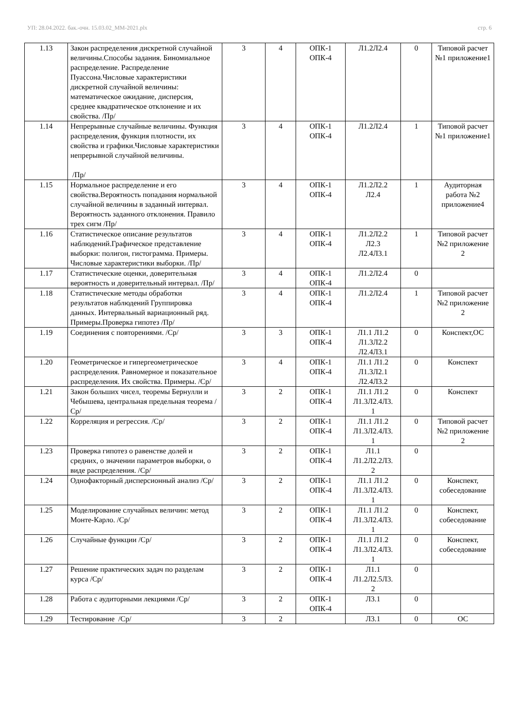УП: 28.04.2022. бак.-очн. 15.03.02_ММ-2021.plx стр. 6
| 1.13 | Закон распределения дискретной случайной величины.Способы задания. Биномиальное распределение. Распределение Пуассона.Числовые характеристики дискретной случайной величины: математическое ожидание, дисперсия, среднее квадратическое отклонение и их свойства. /Пр/ | 3 | 4 | ОПК-1 ОПК-4 | Л1.2Л2.4 | 0 | Типовой расчет №1 приложение1 |
| 1.14 | Непрерывные случайные величины. Функция распределения, функция плотности, их свойства и графики.Числовые характеристики непрерывной случайной величины. /Пр/ | 3 | 4 | ОПК-1 ОПК-4 | Л1.2Л2.4 | 1 | Типовой расчет №1 приложение1 |
| 1.15 | Нормальное распределение и его свойства.Вероятность попадания нормальной случайной величины в заданный интервал. Вероятность заданного отклонения. Правило трех сигм /Пр/ | 3 | 4 | ОПК-1 ОПК-4 | Л1.2Л2.2 Л2.4 | 1 | Аудиторная работа №2 приложение4 |
| 1.16 | Статистическое описание результатов наблюдений.Графическое представление выборки: полигон, гистограмма. Примеры. Числовые характеристики выборки. /Пр/ | 3 | 4 | ОПК-1 ОПК-4 | Л1.2Л2.2 Л2.3 Л2.4Л3.1 | 1 | Типовой расчет №2 приложение 2 |
| 1.17 | Статистические оценки, доверительная вероятность и доверительный интервал. /Пр/ | 3 | 4 | ОПК-1 ОПК-4 | Л1.2Л2.4 | 0 | |
| 1.18 | Статистические методы обработки результатов наблюдений Группировка данных. Интервальный вариационный ряд. Примеры.Проверка гипотез /Пр/ | 3 | 4 | ОПК-1 ОПК-4 | Л1.2Л2.4 | 1 | Типовой расчет №2 приложение 2 |
| 1.19 | Соединения с повторениями. /Ср/ | 3 | 3 | ОПК-1 ОПК-4 | Л1.1 Л1.2 Л1.3Л2.2 Л2.4Л3.1 | 0 | Конспект,ОС |
| 1.20 | Геометрическое и гипергеометрическое распределения. Равномерное и показательное распределения. Их свойства. Примеры. /Ср/ | 3 | 4 | ОПК-1 ОПК-4 | Л1.1 Л1.2 Л1.3Л2.1 Л2.4Л3.2 | 0 | Конспект |
| 1.21 | Закон больших чисел, теоремы Бернулли и Чебышева, центральная предельная теорема /Ср/ | 3 | 2 | ОПК-1 ОПК-4 | Л1.1 Л1.2 Л1.3Л2.4Л3. 1 | 0 | Конспект |
| 1.22 | Корреляция и регрессия. /Ср/ | 3 | 2 | ОПК-1 ОПК-4 | Л1.1 Л1.2 Л1.3Л2.4Л3. 1 | 0 | Типовой расчет №2 приложение 2 |
| 1.23 | Проверка гипотез о равенстве долей и средних, о значении параметров выборки, о виде распределения. /Ср/ | 3 | 2 | ОПК-1 ОПК-4 | Л1.1 Л1.2Л2.2Л3. 2 | 0 | |
| 1.24 | Однофакторный дисперсионный анализ /Ср/ | 3 | 2 | ОПК-1 ОПК-4 | Л1.1 Л1.2 Л1.3Л2.4Л3. 1 | 0 | Конспект, собеседование |
| 1.25 | Моделирование случайных величин: метод Монте-Карло. /Ср/ | 3 | 2 | ОПК-1 ОПК-4 | Л1.1 Л1.2 Л1.3Л2.4Л3. 1 | 0 | Конспект, собеседование |
| 1.26 | Случайные функции /Ср/ | 3 | 2 | ОПК-1 ОПК-4 | Л1.1 Л1.2 Л1.3Л2.4Л3. 1 | 0 | Конспект, собеседование |
| 1.27 | Решение практических задач по разделам курса /Ср/ | 3 | 2 | ОПК-1 ОПК-4 | Л1.1 Л1.2Л2.5Л3. 2 | 0 | |
| 1.28 | Работа с аудиторными лекциями /Ср/ | 3 | 2 | ОПК-1 ОПК-4 | Л3.1 | 0 | |
| 1.29 | Тестирование /Ср/ | 3 | 2 | | Л3.1 | 0 | ОС |